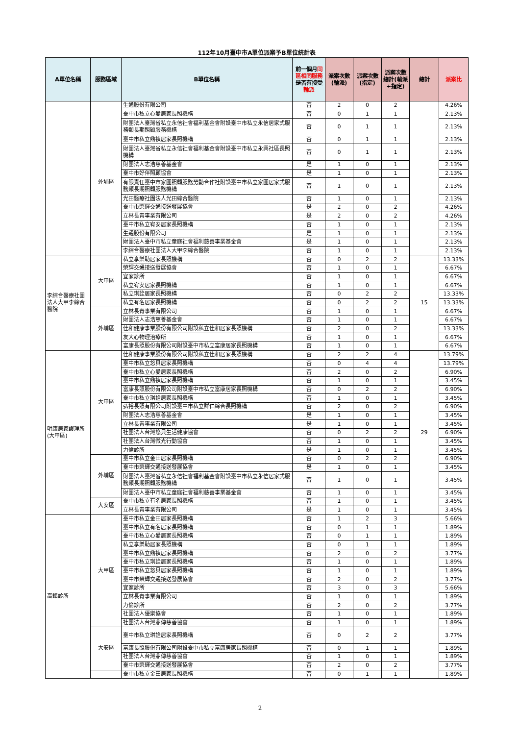112年10月臺中市A單位派案予B單位統計表
| A單位名稱 | 服務區域 | B單位名稱 | 前一個月 同區相同服務 是否有接受 輪派 | 派案次數(輪派) | 派案次數(指定) | 派案次數總計(輪派+指定) | 總計 | 派案比 |
| --- | --- | --- | --- | --- | --- | --- | --- | --- |
| | | 生通股份有限公司 | 否 | 2 | 0 | 2 | | 4.26% |
| | 外埔區 | 臺中市私立心愛居家長照機構 | 否 | 0 | 1 | 1 | | 2.13% |
| | | 財團法人臺灣省私立永信社會福利基金會附設臺中市私立永信居家式服務類長期照顧服務機構 | 否 | 0 | 1 | 1 | | 2.13% |
| | | 臺中市私立鼎禎居家長照機構 | 否 | 0 | 1 | 1 | | 2.13% |
| | | 財團法人臺灣省私立永信社會福利基金會附設臺中市私立永興社區長照機構 | 否 | 0 | 1 | 1 | | 2.13% |
| | | 財團法人志浩慈善基金會 | 是 | 1 | 0 | 1 | | 2.13% |
| | | 臺中市好伴照顧協會 | 是 | 1 | 0 | 1 | | 2.13% |
| | | 有限責任臺中市家圓照顧服務勞動合作社附設臺中市私立家圓居家式服務類長期照顧服務機構 | 否 | 1 | 0 | 1 | | 2.13% |
| | | 光田醫療社團法人光田綜合醫院 | 否 | 1 | 0 | 1 | | 2.13% |
| | | 臺中市榮輝交通接送發展協會 | 是 | 2 | 0 | 2 | | 4.26% |
| | | 立林長青事業有限公司 | 是 | 2 | 0 | 2 | | 4.26% |
| | | 臺中市私立宥安居家長照機構 | 否 | 1 | 0 | 1 | | 2.13% |
| | | 生通股份有限公司 | 是 | 1 | 0 | 1 | | 2.13% |
| | | 財團法人臺中市私立童庭社會福利慈善事業基金會 | 是 | 1 | 0 | 1 | | 2.13% |
| | | 李綜合醫療社團法人大甲李綜合醫院 | 否 | 1 | 0 | 1 | | 2.13% |
| 李綜合醫療社團法人大甲李綜合醫院 | 大甲區 | 私立享樂助居家長照機構 | 否 | 0 | 2 | 2 | 15 | 13.33% |
| | | 榮輝交通接送發展協會 | 否 | 1 | 0 | 1 | | 6.67% |
| | | 宜家診所 | 否 | 1 | 0 | 1 | | 6.67% |
| | | 私立宥安居家長照機構 | 否 | 1 | 0 | 1 | | 6.67% |
| | | 私立琪詮居家長照機構 | 否 | 0 | 2 | 2 | | 13.33% |
| | | 私立有名居家長照機構 | 否 | 0 | 2 | 2 | | 13.33% |
| | 外埔區 | 立林長青事業有限公司 | 否 | 1 | 0 | 1 | | 6.67% |
| | | 財團法人志浩慈善基金會 | 否 | 1 | 0 | 1 | | 6.67% |
| | | 佳和健康事業股份有限公司附設私立佳和居家長照機構 | 否 | 2 | 0 | 2 | | 13.33% |
| | | 友大心物理治療所 | 否 | 1 | 0 | 1 | | 6.67% |
| | | 富康長照股份有限公司附設臺中市私立富康居家長照機構 | 否 | 1 | 0 | 1 | | 6.67% |
| 明康居家護理所(大甲區) | 大甲區 | 佳和健康事業股份有限公司附設私立佳和居家長照機構 | 否 | 2 | 2 | 4 | 29 | 13.79% |
| | | 臺中市私立悠貝居家長照機構 | 否 | 0 | 4 | 4 | | 13.79% |
| | | 臺中市私立心愛居家長照機構 | 否 | 2 | 0 | 2 | | 6.90% |
| | | 臺中市私立鼎禎居家長照機構 | 否 | 1 | 0 | 1 | | 3.45% |
| | | 富康長照股份有限公司附設臺中市私立富康居家長照機構 | 否 | 0 | 2 | 2 | | 6.90% |
| | | 臺中市私立琪詮居家長照機構 | 否 | 1 | 0 | 1 | | 3.45% |
| | | 弘裕長照有限公司附設臺中市私立群仁綜合長照機構 | 否 | 2 | 0 | 2 | | 6.90% |
| | | 財團法人志浩慈善基金會 | 是 | 1 | 0 | 1 | | 3.45% |
| | | 立林長青事業有限公司 | 是 | 1 | 0 | 1 | | 3.45% |
| | | 社團法人台灣悠貝生活健康協會 | 否 | 0 | 2 | 2 | | 6.90% |
| | | 社團法人台灣微光行動協會 | 否 | 1 | 0 | 1 | | 3.45% |
| | | 力倫診所 | 是 | 1 | 0 | 1 | | 3.45% |
| | 外埔區 | 臺中市私立金田居家長照機構 | 否 | 0 | 2 | 2 | | 6.90% |
| | | 臺中市榮輝交通接送發展協會 | 是 | 1 | 0 | 1 | | 3.45% |
| | | 財團法人臺灣省私立永信社會福利基金會附設臺中市私立永信居家式服務類長期照顧服務機構 | 否 | 1 | 0 | 1 | | 3.45% |
| | | 財團法人臺中市私立童庭社會福利慈善事業基金會 | 否 | 1 | 0 | 1 | | 3.45% |
| | 大安區 | 臺中市私立有名居家長照機構 | 否 | 1 | 0 | 1 | | 3.45% |
| | | 立林長青事業有限公司 | 是 | 1 | 0 | 1 | | 3.45% |
| 高銘診所 | 大甲區 | 臺中市私立金田居家長照機構 | 否 | 1 | 2 | 3 | | 5.66% |
| | | 臺中市私立有名居家長照機構 | 否 | 0 | 1 | 1 | | 1.89% |
| | | 臺中市私立心愛居家長照機構 | 否 | 0 | 1 | 1 | | 1.89% |
| | | 私立享樂助居家長照機構 | 否 | 0 | 1 | 1 | | 1.89% |
| | | 臺中市私立鼎禎居家長照機構 | 否 | 2 | 0 | 2 | | 3.77% |
| | | 臺中市私立琪詮居家長照機構 | 否 | 1 | 0 | 1 | | 1.89% |
| | | 臺中市私立悠貝居家長照機構 | 否 | 1 | 0 | 1 | | 1.89% |
| | | 臺中市榮輝交通接送發展協會 | 否 | 2 | 0 | 2 | | 3.77% |
| | | 宜家診所 | 否 | 3 | 0 | 3 | | 5.66% |
| | | 立林長青事業有限公司 | 否 | 1 | 0 | 1 | | 1.89% |
| | | 力倫診所 | 否 | 2 | 0 | 2 | | 3.77% |
| | | 社團法人優樂協會 | 否 | 1 | 0 | 1 | | 1.89% |
| | | 社團法人台灣鼎傳慈善協會 | 否 | 1 | 0 | 1 | | 1.89% |
| | 大安區 | 臺中市私立琪詮居家長照機構 | 否 | 0 | 2 | 2 | | 3.77% |
| | | 富康長照股份有限公司附設臺中市私立富康居家長照機構 | 否 | 0 | 1 | 1 | | 1.89% |
| | | 社團法人台灣鼎傳慈善協會 | 否 | 1 | 0 | 1 | | 1.89% |
| | | 臺中市榮輝交通接送發展協會 | 否 | 2 | 0 | 2 | | 3.77% |
| | | 臺中市私立金田居家長照機構 | 否 | 0 | 1 | 1 | | 1.89% |
2